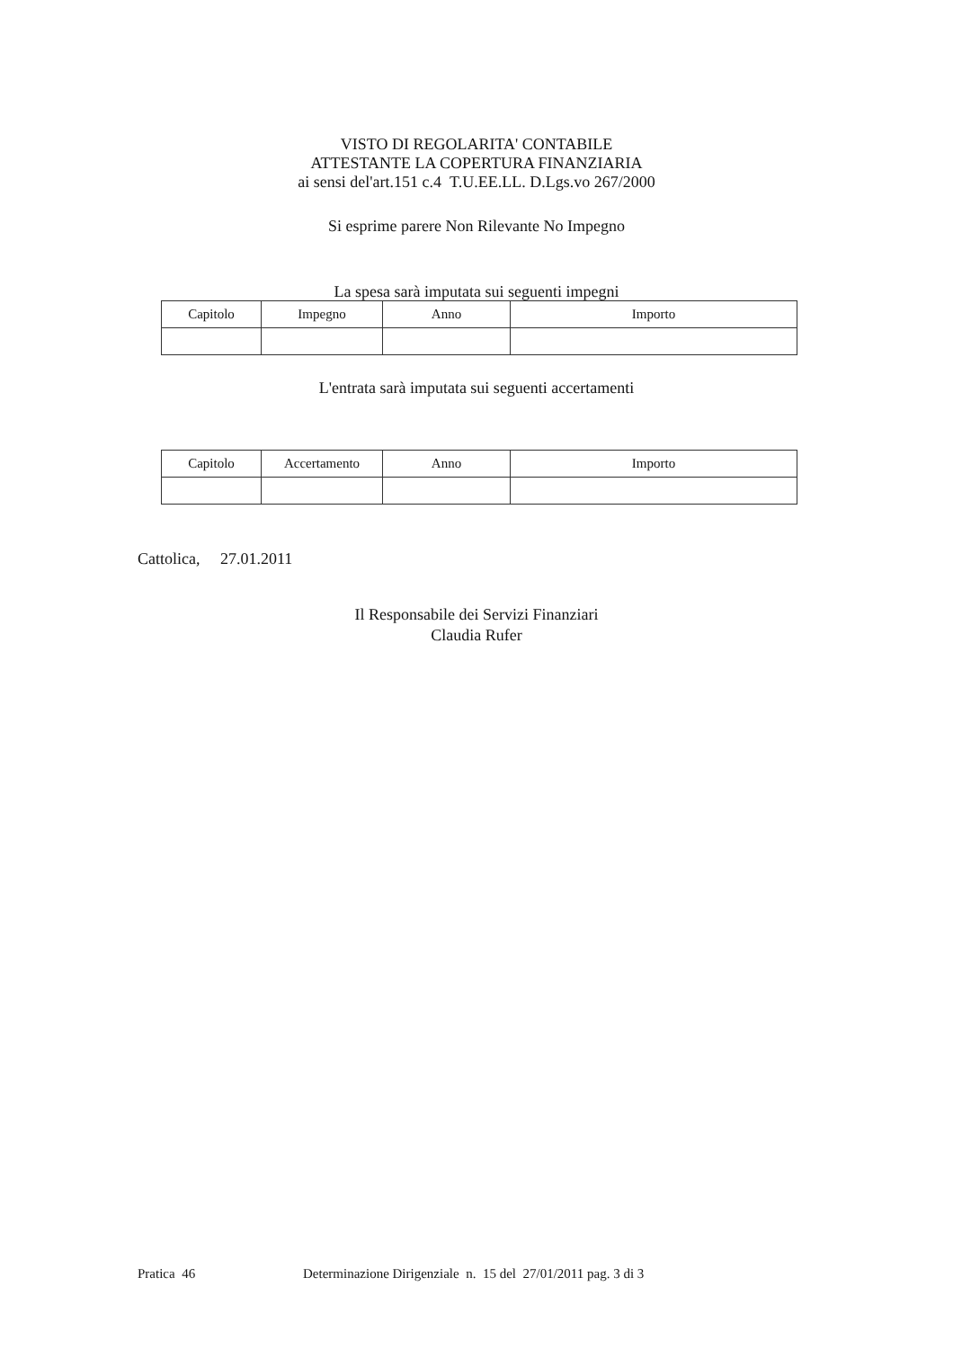VISTO DI REGOLARITA' CONTABILE
ATTESTANTE LA COPERTURA FINANZIARIA
ai sensi del'art.151 c.4 T.U.EE.LL. D.Lgs.vo 267/2000
Si esprime parere Non Rilevante No Impegno
La spesa sarà imputata sui seguenti impegni
| Capitolo | Impegno | Anno | Importo |
| --- | --- | --- | --- |
L'entrata sarà imputata sui seguenti accertamenti
| Capitolo | Accertamento | Anno | Importo |
| --- | --- | --- | --- |
Cattolica, 27.01.2011
Il Responsabile dei Servizi Finanziari
Claudia Rufer
Pratica 46 Determinazione Dirigenziale n. 15 del 27/01/2011 pag. 3 di 3